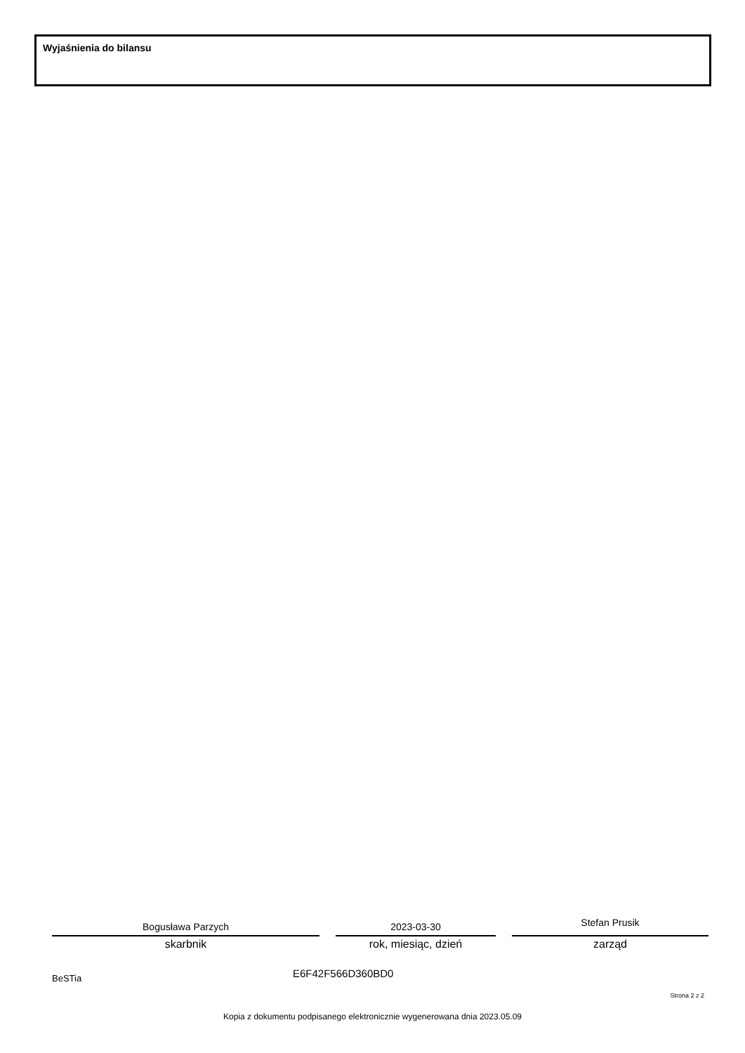Wyjaśnienia do bilansu
Bogusława Parzych
skarbnik
2023-03-30
rok, miesiąc, dzień
Stefan Prusik
zarząd
BeSTia E6F42F566D360BD0
Strona 2 z 2
Kopia z dokumentu podpisanego elektronicznie wygenerowana dnia 2023.05.09